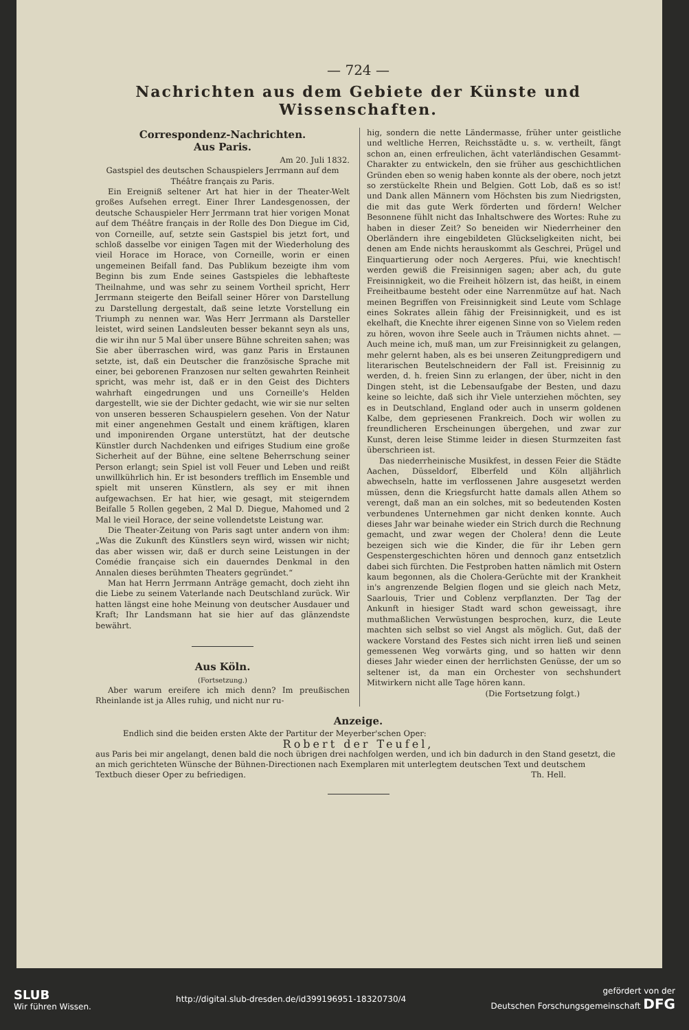— 724 —
Nachrichten aus dem Gebiete der Künste und Wissenschaften.
Correspondenz-Nachrichten.
Aus Paris.
Am 20. Juli 1832.
Gastspiel des deutschen Schauspielers Jerrmann auf dem Théâtre français zu Paris.
Ein Ereigniß seltener Art hat hier in der Theater-Welt großes Aufsehen erregt. Einer Ihrer Landesgenossen, der deutsche Schauspieler Herr Jerrmann trat hier vorigen Monat auf dem Théâtre français in der Rolle des Don Diegue im Cid, von Corneille, auf, setzte sein Gastspiel bis jetzt fort, und schloß dasselbe vor einigen Tagen mit der Wiederholung des vieil Horace im Horace, von Corneille, worin er einen ungemeinen Beifall fand. Das Publikum bezeigte ihm vom Beginn bis zum Ende seines Gastspieles die lebhafteste Theilnahme, und was sehr zu seinem Vortheil spricht, Herr Jerrmann steigerte den Beifall seiner Hörer von Darstellung zu Darstellung dergestalt, daß seine letzte Vorstellung ein Triumph zu nennen war. Was Herr Jerrmann als Darsteller leistet, wird seinen Landsleuten besser bekannt seyn als uns, die wir ihn nur 5 Mal über unsere Bühne schreiten sahen; was Sie aber überraschen wird, was ganz Paris in Erstaunen setzte, ist, daß ein Deutscher die französische Sprache mit einer, bei geborenen Franzosen nur selten gewahrten Reinheit spricht, was mehr ist, daß er in den Geist des Dichters wahrhaft eingedrungen und uns Corneille's Helden dargestellt, wie sie der Dichter gedacht, wie wir sie nur selten von unseren besseren Schauspielern gesehen. Von der Natur mit einer angenehmen Gestalt und einem kräftigen, klaren und imponirenden Organe unterstützt, hat der deutsche Künstler durch Nachdenken und eifriges Studium eine große Sicherheit auf der Bühne, eine seltene Beherrschung seiner Person erlangt; sein Spiel ist voll Feuer und Leben und reißt unwillkührlich hin. Er ist besonders trefflich im Ensemble und spielt mit unseren Künstlern, als sey er mit ihnen aufgewachsen. Er hat hier, wie gesagt, mit steigerndem Beifalle 5 Rollen gegeben, 2 Mal D. Diegue, Mahomed und 2 Mal le vieil Horace, der seine vollendetste Leistung war.
Die Theater-Zeitung von Paris sagt unter andern von ihm: „Was die Zukunft des Künstlers seyn wird, wissen wir nicht; das aber wissen wir, daß er durch seine Leistungen in der Comédie française sich ein dauerndes Denkmal in den Annalen dieses berühmten Theaters gegründet.“
Man hat Herrn Jerrmann Anträge gemacht, doch zieht ihn die Liebe zu seinem Vaterlande nach Deutschland zurück. Wir hatten längst eine hohe Meinung von deutscher Ausdauer und Kraft; Ihr Landsmann hat sie hier auf das glänzendste bewährt.
Aus Köln.
(Fortsetzung.)
Aber warum ereifere ich mich denn? Im preußischen Rheinlande ist ja Alles ruhig, und nicht nur ru-
hig, sondern die nette Ländermasse, früher unter geistliche und weltliche Herren, Reichsstädte u. s. w. vertheilt, fängt schon an, einen erfreulichen, ächt vaterländischen Gesammt-Charakter zu entwickeln, den sie früher aus geschichtlichen Gründen eben so wenig haben konnte als der obere, noch jetzt so zerstückelte Rhein und Belgien. Gott Lob, daß es so ist! und Dank allen Männern vom Höchsten bis zum Niedrigsten, die mit das gute Werk förderten und fördern! Welcher Besonnene fühlt nicht das Inhaltschwere des Wortes: Ruhe zu haben in dieser Zeit? So beneiden wir Niederrheiner den Oberländern ihre eingebildeten Glückseligkeiten nicht, bei denen am Ende nichts herauskommt als Geschrei, Prügel und Einquartierung oder noch Aergeres. Pfui, wie knechtisch! werden gewiß die Freisinnigen sagen; aber ach, du gute Freisinnigkeit, wo die Freiheit hölzern ist, das heißt, in einem Freiheitbaume besteht oder eine Narrenmütze auf hat. Nach meinen Begriffen von Freisinnigkeit sind Leute vom Schlage eines Sokrates allein fähig der Freisinnigkeit, und es ist ekelhaft, die Knechte ihrer eigenen Sinne von so Vielem reden zu hören, wovon ihre Seele auch in Träumen nichts ahnet. — Auch meine ich, muß man, um zur Freisinnigkeit zu gelangen, mehr gelernt haben, als es bei unseren Zeitungpredigern und literarischen Beutelschneidern der Fall ist. Freisinnig zu werden, d. h. freien Sinn zu erlangen, der über, nicht in den Dingen steht, ist die Lebensaufgabe der Besten, und dazu keine so leichte, daß sich ihr Viele unterziehen möchten, sey es in Deutschland, England oder auch in unserm goldenen Kalbe, dem gepriesenen Frankreich. Doch wir wollen zu freundlicheren Erscheinungen übergehen, und zwar zur Kunst, deren leise Stimme leider in diesen Sturmzeiten fast überschrieen ist.
Das niederrheinische Musikfest, in dessen Feier die Städte Aachen, Düsseldorf, Elberfeld und Köln alljährlich abwechseln, hatte im verflossenen Jahre ausgesetzt werden müssen, denn die Kriegsfurcht hatte damals allen Athem so verengt, daß man an ein solches, mit so bedeutenden Kosten verbundenes Unternehmen gar nicht denken konnte. Auch dieses Jahr war beinahe wieder ein Strich durch die Rechnung gemacht, und zwar wegen der Cholera! denn die Leute bezeigen sich wie die Kinder, die für ihr Leben gern Gespenstergeschichten hören und dennoch ganz entsetzlich dabei sich fürchten. Die Festproben hatten nämlich mit Ostern kaum begonnen, als die Cholera-Gerüchte mit der Krankheit in's angrenzende Belgien flogen und sie gleich nach Metz, Saarlouis, Trier und Coblenz verpflanzten. Der Tag der Ankunft in hiesiger Stadt ward schon geweissagt, ihre muthmaßlichen Verwüstungen besprochen, kurz, die Leute machten sich selbst so viel Angst als möglich. Gut, daß der wackere Vorstand des Festes sich nicht irren ließ und seinen gemessenen Weg vorwärts ging, und so hatten wir denn dieses Jahr wieder einen der herrlichsten Genüsse, der um so seltener ist, da man ein Orchester von sechshundert Mitwirkern nicht alle Tage hören kann.
(Die Fortsetzung folgt.)
Anzeige.
Endlich sind die beiden ersten Akte der Partitur der Meyerber'schen Oper:
Robert der Teufel,
aus Paris bei mir angelangt, denen bald die noch übrigen drei nachfolgen werden, und ich bin dadurch in den Stand gesetzt, die an mich gerichteten Wünsche der Bühnen-Directionen nach Exemplaren mit unterlegtem deutschen Text und deutschem Textbuch dieser Oper zu befriedigen. Th. Hell.
SLUB
Wir führen Wissen.
http://digital.slub-dresden.de/id399196951-18320730/4
gefördert von der
Deutschen Forschungsgemeinschaft DFG